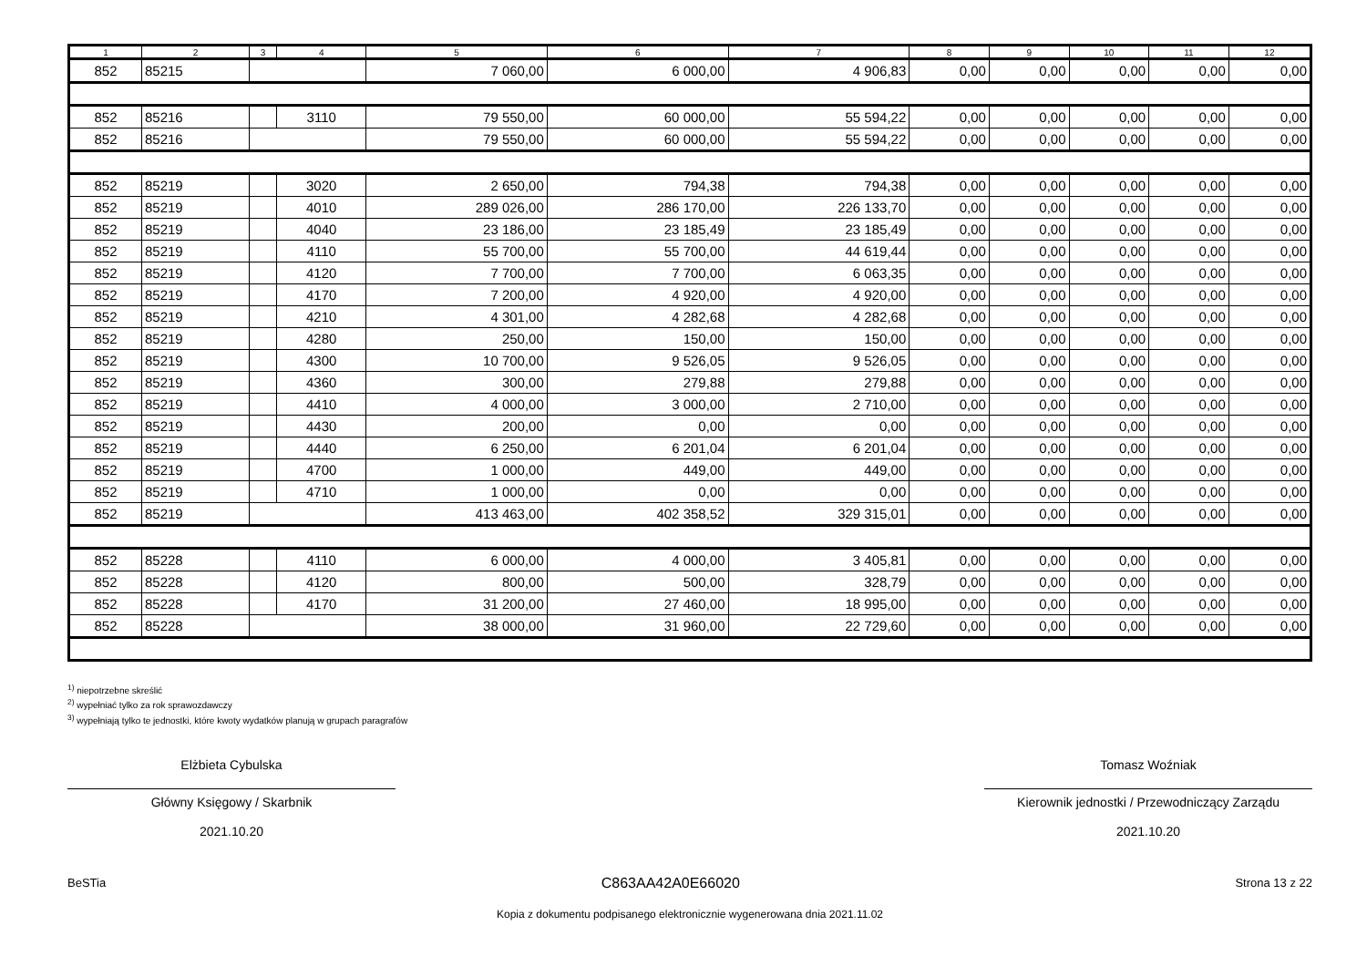| 1 | 2 | 3 | 4 | 5 | 6 | 7 | 8 | 9 | 10 | 11 | 12 |
| --- | --- | --- | --- | --- | --- | --- | --- | --- | --- | --- | --- |
| 852 | 85215 | | | 7 060,00 | 6 000,00 | 4 906,83 | 0,00 | 0,00 | 0,00 | 0,00 | 0,00 |
| 852 | 85216 | | 3110 | 79 550,00 | 60 000,00 | 55 594,22 | 0,00 | 0,00 | 0,00 | 0,00 | 0,00 |
| 852 | 85216 | | | 79 550,00 | 60 000,00 | 55 594,22 | 0,00 | 0,00 | 0,00 | 0,00 | 0,00 |
| 852 | 85219 | | 3020 | 2 650,00 | 794,38 | 794,38 | 0,00 | 0,00 | 0,00 | 0,00 | 0,00 |
| 852 | 85219 | | 4010 | 289 026,00 | 286 170,00 | 226 133,70 | 0,00 | 0,00 | 0,00 | 0,00 | 0,00 |
| 852 | 85219 | | 4040 | 23 186,00 | 23 185,49 | 23 185,49 | 0,00 | 0,00 | 0,00 | 0,00 | 0,00 |
| 852 | 85219 | | 4110 | 55 700,00 | 55 700,00 | 44 619,44 | 0,00 | 0,00 | 0,00 | 0,00 | 0,00 |
| 852 | 85219 | | 4120 | 7 700,00 | 7 700,00 | 6 063,35 | 0,00 | 0,00 | 0,00 | 0,00 | 0,00 |
| 852 | 85219 | | 4170 | 7 200,00 | 4 920,00 | 4 920,00 | 0,00 | 0,00 | 0,00 | 0,00 | 0,00 |
| 852 | 85219 | | 4210 | 4 301,00 | 4 282,68 | 4 282,68 | 0,00 | 0,00 | 0,00 | 0,00 | 0,00 |
| 852 | 85219 | | 4280 | 250,00 | 150,00 | 150,00 | 0,00 | 0,00 | 0,00 | 0,00 | 0,00 |
| 852 | 85219 | | 4300 | 10 700,00 | 9 526,05 | 9 526,05 | 0,00 | 0,00 | 0,00 | 0,00 | 0,00 |
| 852 | 85219 | | 4360 | 300,00 | 279,88 | 279,88 | 0,00 | 0,00 | 0,00 | 0,00 | 0,00 |
| 852 | 85219 | | 4410 | 4 000,00 | 3 000,00 | 2 710,00 | 0,00 | 0,00 | 0,00 | 0,00 | 0,00 |
| 852 | 85219 | | 4430 | 200,00 | 0,00 | 0,00 | 0,00 | 0,00 | 0,00 | 0,00 | 0,00 |
| 852 | 85219 | | 4440 | 6 250,00 | 6 201,04 | 6 201,04 | 0,00 | 0,00 | 0,00 | 0,00 | 0,00 |
| 852 | 85219 | | 4700 | 1 000,00 | 449,00 | 449,00 | 0,00 | 0,00 | 0,00 | 0,00 | 0,00 |
| 852 | 85219 | | 4710 | 1 000,00 | 0,00 | 0,00 | 0,00 | 0,00 | 0,00 | 0,00 | 0,00 |
| 852 | 85219 | | | 413 463,00 | 402 358,52 | 329 315,01 | 0,00 | 0,00 | 0,00 | 0,00 | 0,00 |
| 852 | 85228 | | 4110 | 6 000,00 | 4 000,00 | 3 405,81 | 0,00 | 0,00 | 0,00 | 0,00 | 0,00 |
| 852 | 85228 | | 4120 | 800,00 | 500,00 | 328,79 | 0,00 | 0,00 | 0,00 | 0,00 | 0,00 |
| 852 | 85228 | | 4170 | 31 200,00 | 27 460,00 | 18 995,00 | 0,00 | 0,00 | 0,00 | 0,00 | 0,00 |
| 852 | 85228 | | | 38 000,00 | 31 960,00 | 22 729,60 | 0,00 | 0,00 | 0,00 | 0,00 | 0,00 |
<sup>1)</sup> niepotrzebne skreślić
<sup>2)</sup> wypełniać tylko za rok sprawozdawczy
<sup>3)</sup> wypełniają tylko te jednostki, które kwoty wydatków planują w grupach paragrafów
Elżbieta Cybulska
Główny Księgowy / Skarbnik
2021.10.20
Tomasz Woźniak
Kierownik jednostki / Przewodniczący Zarządu
2021.10.20
BeSTia C863AA42A0E66020 Strona 13 z 22
Kopia z dokumentu podpisanego elektronicznie wygenerowana dnia 2021.11.02